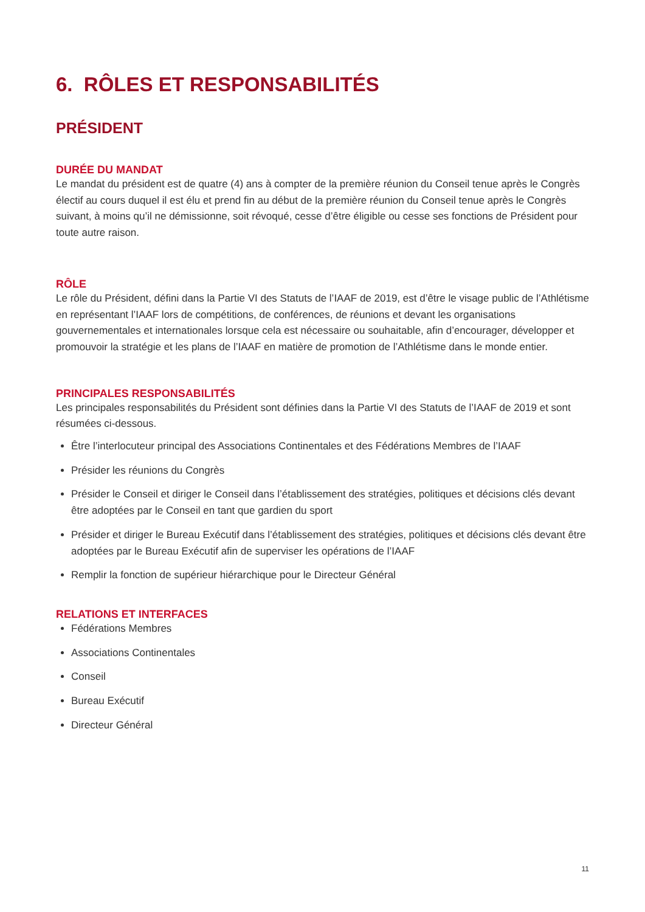6. RÔLES ET RESPONSABILITÉS
PRÉSIDENT
DURÉE DU MANDAT
Le mandat du président est de quatre (4) ans à compter de la première réunion du Conseil tenue après le Congrès électif au cours duquel il est élu et prend fin au début de la première réunion du Conseil tenue après le Congrès suivant, à moins qu’il ne démissionne, soit révoqué, cesse d’être éligible ou cesse ses fonctions de Président pour toute autre raison.
RÔLE
Le rôle du Président, défini dans la Partie VI des Statuts de l’IAAF de 2019, est d’être le visage public de l’Athlétisme en représentant l’IAAF lors de compétitions, de conférences, de réunions et devant les organisations gouvernementales et internationales lorsque cela est nécessaire ou souhaitable, afin d’encourager, développer et promouvoir la stratégie et les plans de l’IAAF en matière de promotion de l’Athlétisme dans le monde entier.
PRINCIPALES RESPONSABILITÉS
Les principales responsabilités du Président sont définies dans la Partie VI des Statuts de l’IAAF de 2019 et sont résumées ci-dessous.
Être l’interlocuteur principal des Associations Continentales et des Fédérations Membres de l’IAAF
Présider les réunions du Congrès
Présider le Conseil et diriger le Conseil dans l’établissement des stratégies, politiques et décisions clés devant être adoptées par le Conseil en tant que gardien du sport
Présider et diriger le Bureau Exécutif dans l’établissement des stratégies, politiques et décisions clés devant être adoptées par le Bureau Exécutif afin de superviser les opérations de l’IAAF
Remplir la fonction de supérieur hiérarchique pour le Directeur Général
RELATIONS ET INTERFACES
Fédérations Membres
Associations Continentales
Conseil
Bureau Exécutif
Directeur Général
11